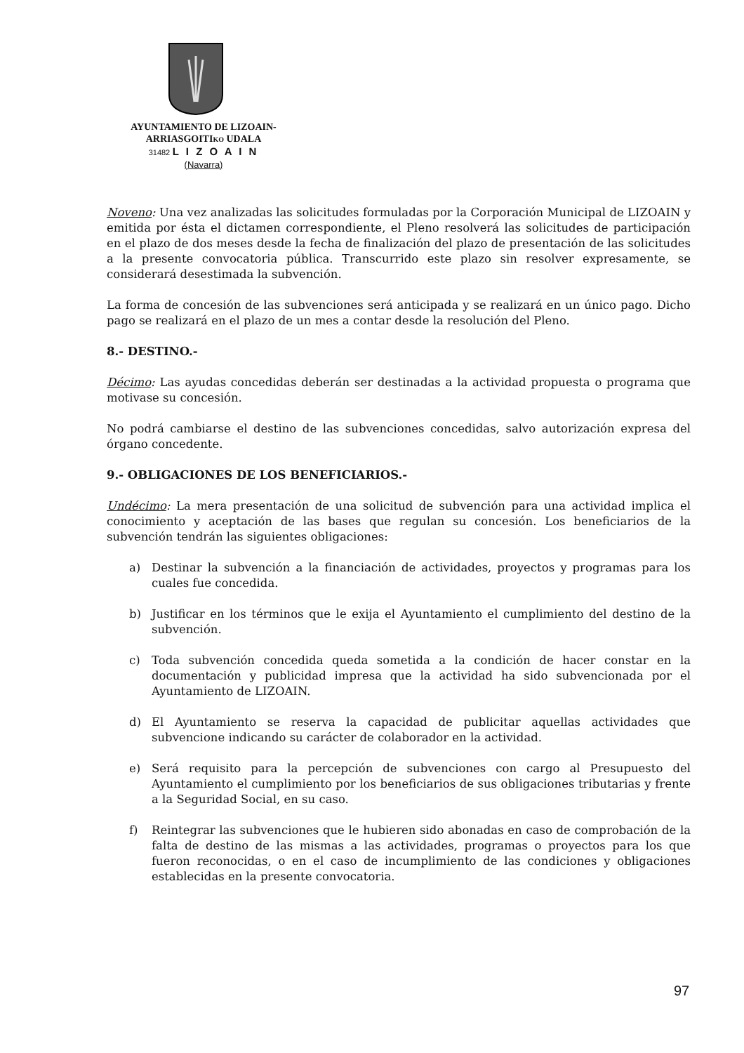AYUNTAMIENTO DE LIZOAIN-
ARRIASGOITIKO UDALA
31482 L I Z O A I N
(Navarra)
Noveno: Una vez analizadas las solicitudes formuladas por la Corporación Municipal de LIZOAIN y emitida por ésta el dictamen correspondiente, el Pleno resolverá las solicitudes de participación en el plazo de dos meses desde la fecha de finalización del plazo de presentación de las solicitudes a la presente convocatoria pública. Transcurrido este plazo sin resolver expresamente, se considerará desestimada la subvención.
La forma de concesión de las subvenciones será anticipada y se realizará en un único pago. Dicho pago se realizará en el plazo de un mes a contar desde la resolución del Pleno.
8.- DESTINO.-
Décimo: Las ayudas concedidas deberán ser destinadas a la actividad propuesta o programa que motivase su concesión.
No podrá cambiarse el destino de las subvenciones concedidas, salvo autorización expresa del órgano concedente.
9.- OBLIGACIONES DE LOS BENEFICIARIOS.-
Undécimo: La mera presentación de una solicitud de subvención para una actividad implica el conocimiento y aceptación de las bases que regulan su concesión. Los beneficiarios de la subvención tendrán las siguientes obligaciones:
a) Destinar la subvención a la financiación de actividades, proyectos y programas para los cuales fue concedida.
b) Justificar en los términos que le exija el Ayuntamiento el cumplimiento del destino de la subvención.
c) Toda subvención concedida queda sometida a la condición de hacer constar en la documentación y publicidad impresa que la actividad ha sido subvencionada por el Ayuntamiento de LIZOAIN.
d) El Ayuntamiento se reserva la capacidad de publicitar aquellas actividades que subvencione indicando su carácter de colaborador en la actividad.
e) Será requisito para la percepción de subvenciones con cargo al Presupuesto del Ayuntamiento el cumplimiento por los beneficiarios de sus obligaciones tributarias y frente a la Seguridad Social, en su caso.
f) Reintegrar las subvenciones que le hubieren sido abonadas en caso de comprobación de la falta de destino de las mismas a las actividades, programas o proyectos para los que fueron reconocidas, o en el caso de incumplimiento de las condiciones y obligaciones establecidas en la presente convocatoria.
97